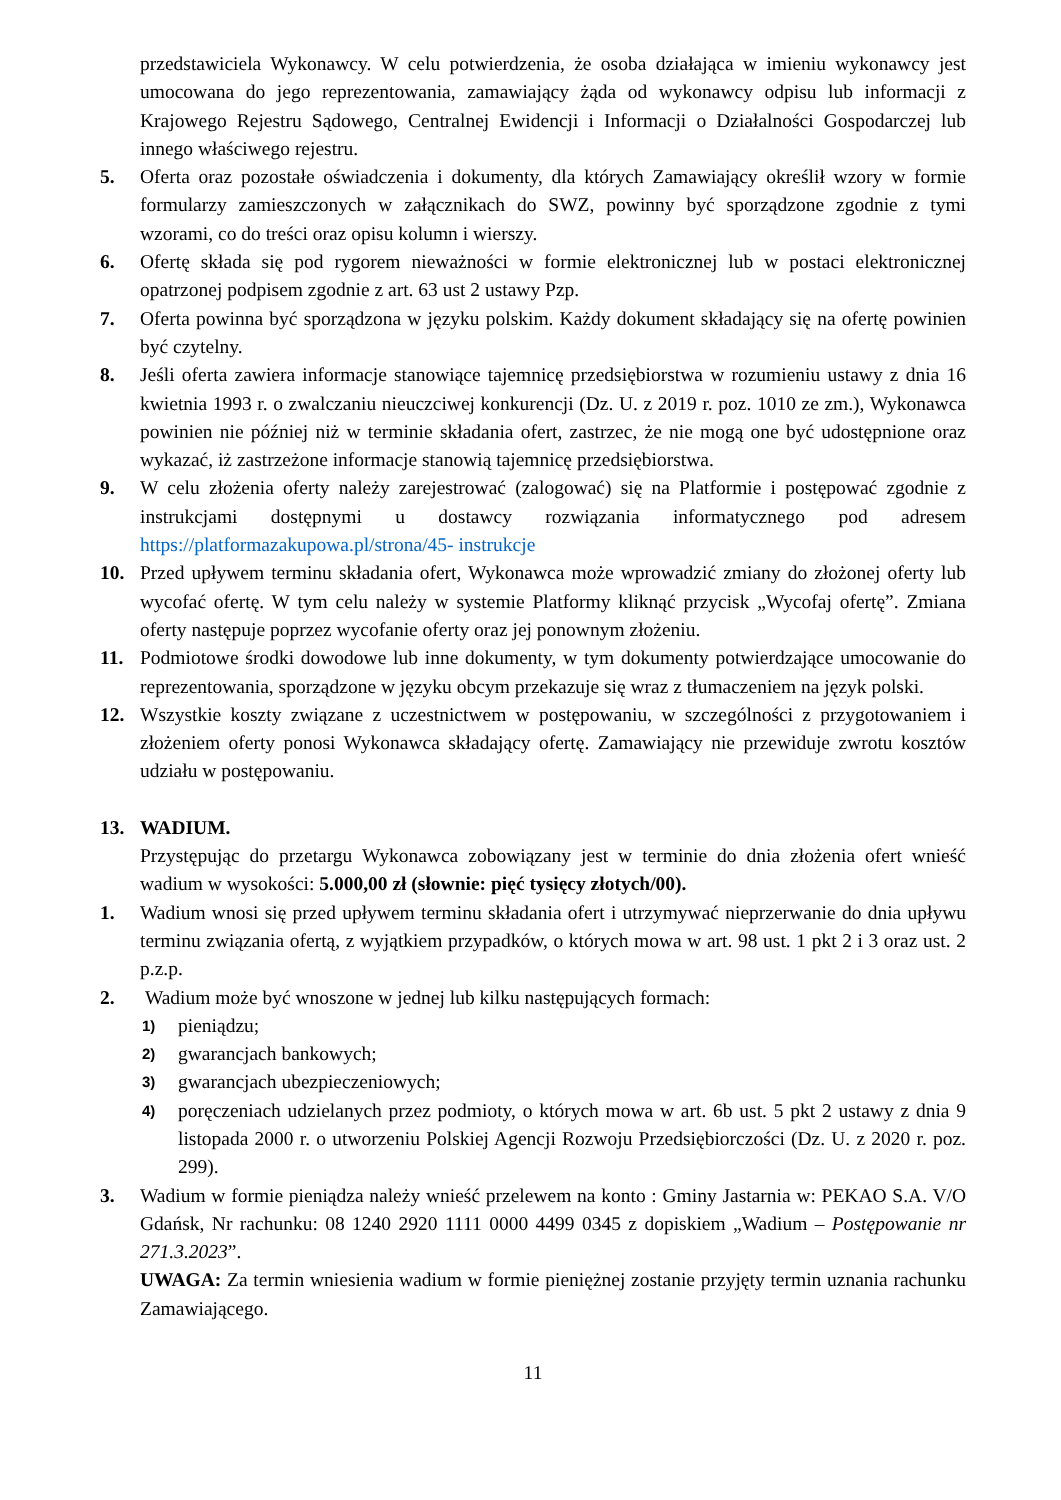przedstawiciela Wykonawcy. W celu potwierdzenia, że osoba działająca w imieniu wykonawcy jest umocowana do jego reprezentowania, zamawiający żąda od wykonawcy odpisu lub informacji z Krajowego Rejestru Sądowego, Centralnej Ewidencji i Informacji o Działalności Gospodarczej lub innego właściwego rejestru.
5. Oferta oraz pozostałe oświadczenia i dokumenty, dla których Zamawiający określił wzory w formie formularzy zamieszczonych w załącznikach do SWZ, powinny być sporządzone zgodnie z tymi wzorami, co do treści oraz opisu kolumn i wierszy.
6. Ofertę składa się pod rygorem nieważności w formie elektronicznej lub w postaci elektronicznej opatrzonej podpisem zgodnie z art. 63 ust 2 ustawy Pzp.
7. Oferta powinna być sporządzona w języku polskim. Każdy dokument składający się na ofertę powinien być czytelny.
8. Jeśli oferta zawiera informacje stanowiące tajemnicę przedsiębiorstwa w rozumieniu ustawy z dnia 16 kwietnia 1993 r. o zwalczaniu nieuczciwej konkurencji (Dz. U. z 2019 r. poz. 1010 ze zm.), Wykonawca powinien nie później niż w terminie składania ofert, zastrzec, że nie mogą one być udostępnione oraz wykazać, iż zastrzeżone informacje stanowią tajemnicę przedsiębiorstwa.
9. W celu złożenia oferty należy zarejestrować (zalogować) się na Platformie i postępować zgodnie z instrukcjami dostępnymi u dostawcy rozwiązania informatycznego pod adresem https://platformazakupowa.pl/strona/45- instrukcje
10. Przed upływem terminu składania ofert, Wykonawca może wprowadzić zmiany do złożonej oferty lub wycofać ofertę. W tym celu należy w systemie Platformy kliknąć przycisk „Wycofaj ofertę”. Zmiana oferty następuje poprzez wycofanie oferty oraz jej ponownym złożeniu.
11. Podmiotowe środki dowodowe lub inne dokumenty, w tym dokumenty potwierdzające umocowanie do reprezentowania, sporządzone w języku obcym przekazuje się wraz z tłumaczeniem na język polski.
12. Wszystkie koszty związane z uczestnictwem w postępowaniu, w szczególności z przygotowaniem i złożeniem oferty ponosi Wykonawca składający ofertę. Zamawiający nie przewiduje zwrotu kosztów udziału w postępowaniu.
13. WADIUM.
Przystępując do przetargu Wykonawca zobowiązany jest w terminie do dnia złożenia ofert wnieść wadium w wysokości: 5.000,00 zł (słownie: pięć tysięcy złotych/00).
1. Wadium wnosi się przed upływem terminu składania ofert i utrzymywać nieprzerwanie do dnia upływu terminu związania ofertą, z wyjątkiem przypadków, o których mowa w art. 98 ust. 1 pkt 2 i 3 oraz ust. 2 p.z.p.
2. Wadium może być wnoszone w jednej lub kilku następujących formach:
1) pieniądzu;
2) gwarancjach bankowych;
3) gwarancjach ubezpieczeniowych;
4) poręczeniach udzielanych przez podmioty, o których mowa w art. 6b ust. 5 pkt 2 ustawy z dnia 9 listopada 2000 r. o utworzeniu Polskiej Agencji Rozwoju Przedsiębiorczości (Dz. U. z 2020 r. poz. 299).
3. Wadium w formie pieniądza należy wnieść przelewem na konto : Gminy Jastarnia w: PEKAO S.A. V/O Gdańsk, Nr rachunku: 08 1240 2920 1111 0000 4499 0345 z dopiskiem „Wadium – Postępowanie nr 271.3.2023”.
UWAGA: Za termin wniesienia wadium w formie pieniężnej zostanie przyjęty termin uznania rachunku Zamawiającego.
11